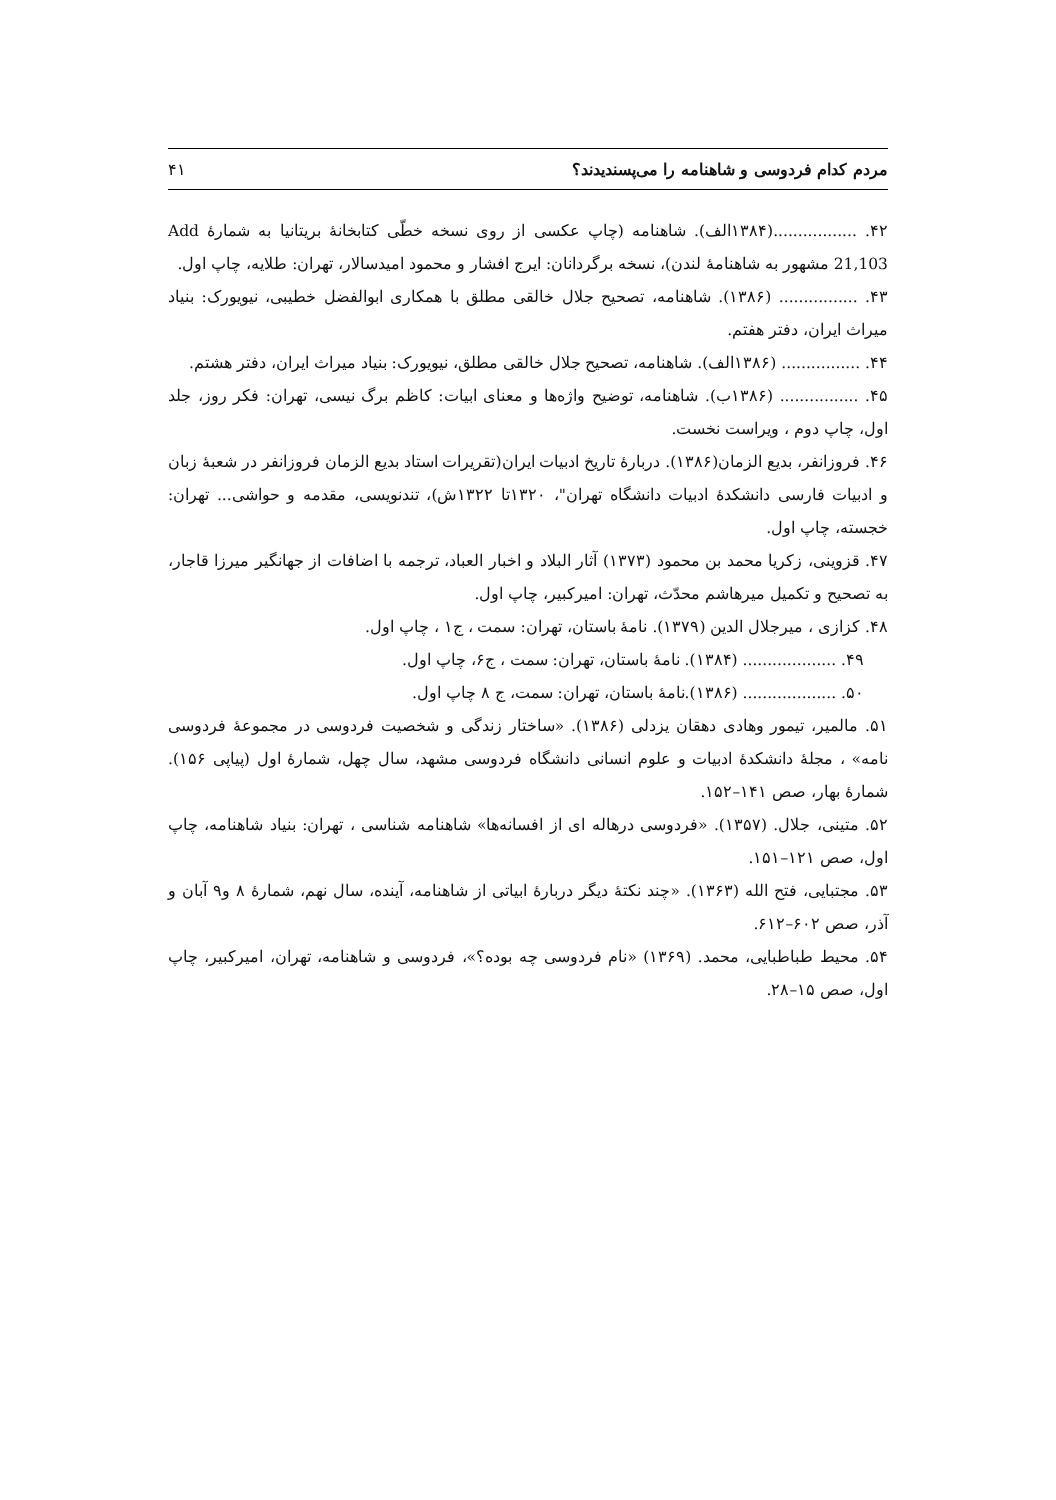مردم کدام فردوسی و شاهنامه را می‌پسندیدند؟ ۴۱
۴۲. .................(۱۳۸۴الف). شاهنامه (چاپ عکسی از روی نسخه خطّی کتابخانۀ بریتانیا به شمارۀ Add 21,103 مشهور به شاهنامۀ لندن)، نسخه برگردانان: ایرج افشار و محمود امیدسالار، تهران: طلایه، چاپ اول.
۴۳. ................ (۱۳۸۶). شاهنامه، تصحیح جلال خالقی مطلق با همکاری ابوالفضل خطیبی، نیویورک: بنیاد میراث ایران، دفتر هفتم.
۴۴. ................ (۱۳۸۶الف). شاهنامه، تصحیح جلال خالقی مطلق، نیویورک: بنیاد میراث ایران، دفتر هشتم.
۴۵. ................ (۱۳۸۶ب). شاهنامه، توضیح واژه‌ها و معنای ابیات: کاظم برگ نیسی، تهران: فکر روز، جلد اول، چاپ دوم ، ویراست نخست.
۴۶. فروزانفر، بدیع الزمان(۱۳۸۶). دربارۀ تاریخ ادبیات ایران(تقریرات استاد بدیع الزمان فروزانفر در شعبۀ زبان و ادبیات فارسی دانشکدۀ ادبیات دانشگاه تهران"، ۱۳۲۰تا ۱۳۲۲ش)، تندنویسی، مقدمه و حواشی... تهران: خجسته، چاپ اول.
۴۷. قزوینی، زکریا محمد بن محمود (۱۳۷۳) آثار البلاد و اخبار العباد، ترجمه با اضافات از جهانگیر میرزا قاجار، به تصحیح و تکمیل میرهاشم محدّث، تهران: امیرکبیر، چاپ اول.
۴۸. کزازی ، میرجلال الدین (۱۳۷۹). نامۀ باستان، تهران: سمت ، ج۱ ، چاپ اول.
۴۹. ................... (۱۳۸۴). نامۀ باستان، تهران: سمت ، ج۶، چاپ اول.
۵۰. ................... (۱۳۸۶).نامۀ باستان، تهران: سمت، ج ۸ چاپ اول.
۵۱. مالمیر، تیمور وهادی دهقان یزدلی (۱۳۸۶). «ساختار زندگی و شخصیت فردوسی در مجموعۀ فردوسی نامه» ، مجلۀ دانشکدۀ ادبیات و علوم انسانی دانشگاه فردوسی مشهد، سال چهل، شمارۀ اول (پیاپی ۱۵۶). شمارۀ بهار، صص ۱۴۱–۱۵۲.
۵۲. متینی، جلال. (۱۳۵۷). «فردوسی درهاله ای از افسانه‌ها» شاهنامه شناسی ، تهران: بنیاد شاهنامه، چاپ اول، صص ۱۲۱–۱۵۱.
۵۳. مجتبایی، فتح الله (۱۳۶۳). «چند نکتۀ دیگر دربارۀ ابیاتی از شاهنامه، آینده، سال نهم، شمارۀ ۸ و۹ آبان و آذر، صص ۶۰۲–۶۱۲.
۵۴. محیط طباطبایی، محمد. (۱۳۶۹) «نام فردوسی چه بوده؟»، فردوسی و شاهنامه، تهران، امیرکبیر، چاپ اول، صص ۱۵–۲۸.